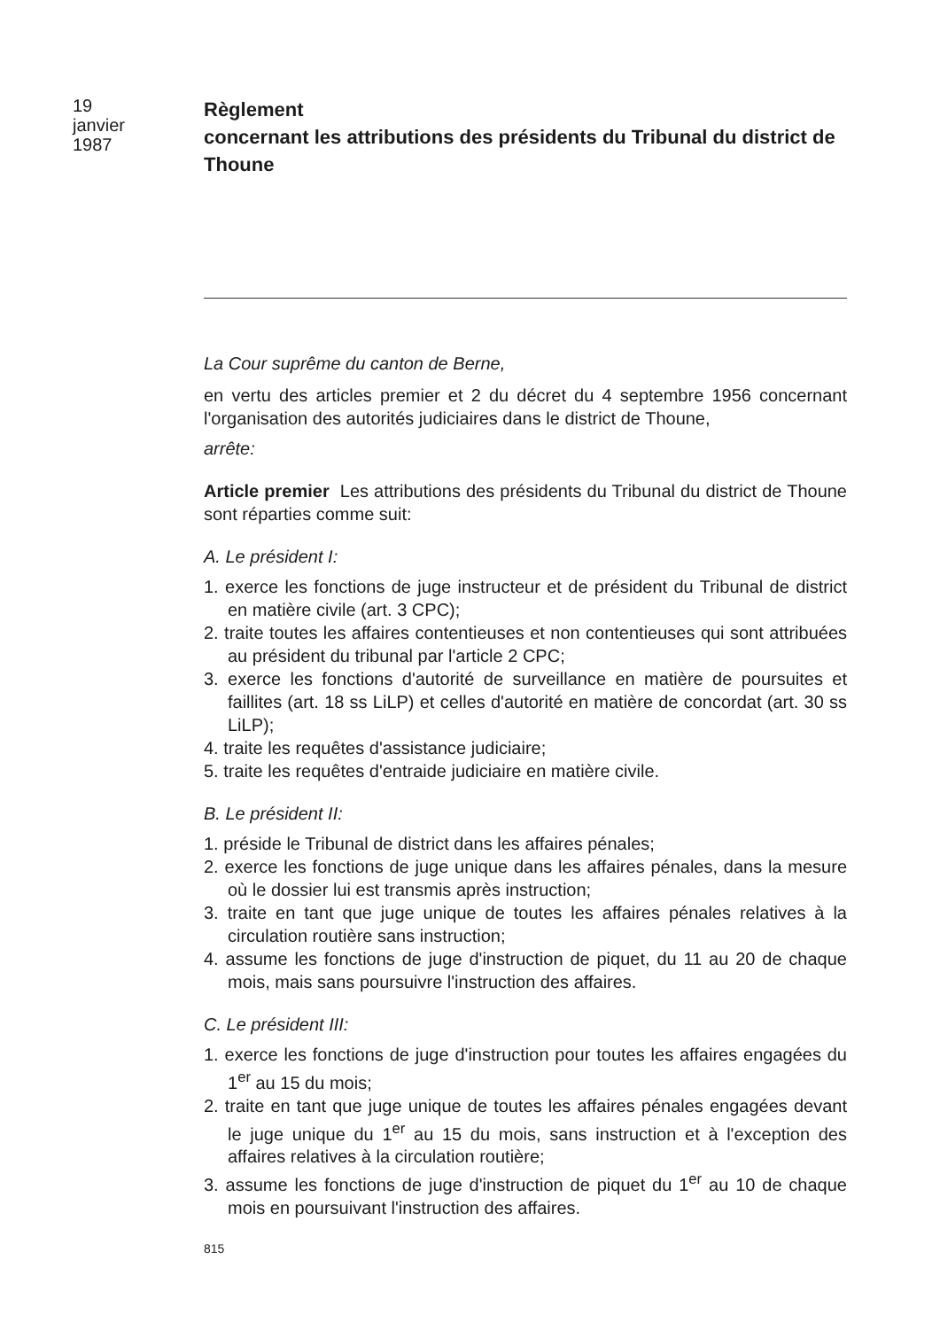19
janvier
1987
Règlement
concernant les attributions des présidents du Tribunal du district de Thoune
La Cour suprême du canton de Berne,
en vertu des articles premier et 2 du décret du 4 septembre 1956 concernant l'organisation des autorités judiciaires dans le district de Thoune,
arrête:
Article premier Les attributions des présidents du Tribunal du district de Thoune sont réparties comme suit:
A. Le président I:
1. exerce les fonctions de juge instructeur et de président du Tribunal de district en matière civile (art. 3 CPC);
2. traite toutes les affaires contentieuses et non contentieuses qui sont attribuées au président du tribunal par l'article 2 CPC;
3. exerce les fonctions d'autorité de surveillance en matière de poursuites et faillites (art. 18 ss LiLP) et celles d'autorité en matière de concordat (art. 30 ss LiLP);
4. traite les requêtes d'assistance judiciaire;
5. traite les requêtes d'entraide judiciaire en matière civile.
B. Le président II:
1. préside le Tribunal de district dans les affaires pénales;
2. exerce les fonctions de juge unique dans les affaires pénales, dans la mesure où le dossier lui est transmis après instruction;
3. traite en tant que juge unique de toutes les affaires pénales relatives à la circulation routière sans instruction;
4. assume les fonctions de juge d'instruction de piquet, du 11 au 20 de chaque mois, mais sans poursuivre l'instruction des affaires.
C. Le président III:
1. exerce les fonctions de juge d'instruction pour toutes les affaires engagées du 1<sup>er</sup> au 15 du mois;
2. traite en tant que juge unique de toutes les affaires pénales engagées devant le juge unique du 1<sup>er</sup> au 15 du mois, sans instruction et à l'exception des affaires relatives à la circulation routière;
3. assume les fonctions de juge d'instruction de piquet du 1<sup>er</sup> au 10 de chaque mois en poursuivant l'instruction des affaires.
815